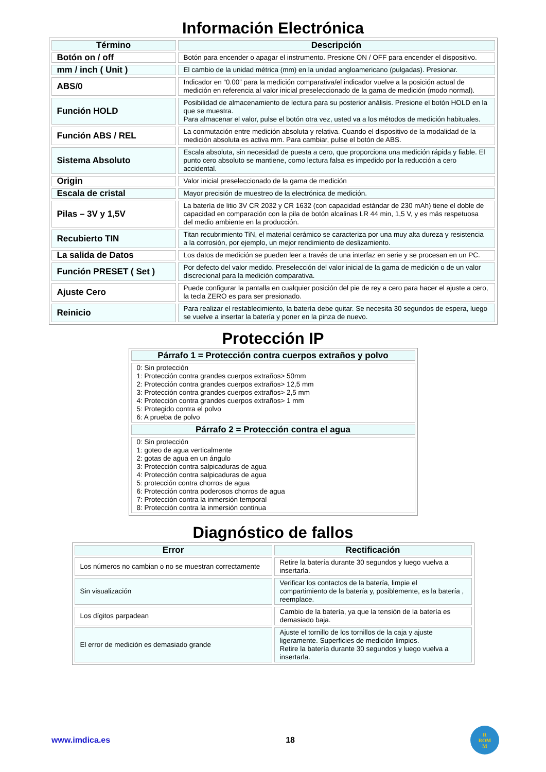Información Electrónica
| Término | Descripción |
| --- | --- |
| Botón on / off | Botón para encender o apagar el instrumento. Presione ON / OFF para encender el dispositivo. |
| mm / inch ( Unit ) | El cambio de la unidad métrica (mm) en la unidad angloamericano (pulgadas). Presionar. |
| ABS/0 | Indicador en “0.00” para la medición comparativa/el indicador vuelve a la posición actual de medición en referencia al valor inicial preseleccionado de la gama de medición (modo normal). |
| Función HOLD | Posibilidad de almacenamiento de lectura para su posterior análisis. Presione el botón HOLD en la que se muestra. Para almacenar el valor, pulse el botón otra vez, usted va a los métodos de medición habituales. |
| Función ABS / REL | La conmutación entre medición absoluta y relativa. Cuando el dispositivo de la modalidad de la medición absoluta es activa mm. Para cambiar, pulse el botón de ABS. |
| Sistema Absoluto | Escala absoluta, sin necesidad de puesta a cero, que proporciona una medición rápida y fiable. El punto cero absoluto se mantiene, como lectura falsa es impedido por la reducción a cero accidental. |
| Origin | Valor inicial preseleccionado de la gama de medición |
| Escala de cristal | Mayor precisión de muestreo de la electrónica de medición. |
| Pilas – 3V y 1,5V | La batería de litio 3V CR 2032 y CR 1632 (con capacidad estándar de 230 mAh) tiene el doble de capacidad en comparación con la pila de botón alcalinas LR 44 min, 1,5 V, y es más respetuosa del medio ambiente en la producción. |
| Recubierto TIN | Titan recubrimiento TiN, el material cerámico se caracteriza por una muy alta dureza y resistencia a la corrosión, por ejemplo, un mejor rendimiento de deslizamiento. |
| La salida de Datos | Los datos de medición se pueden leer a través de una interfaz en serie y se procesan en un PC. |
| Función PRESET ( Set ) | Por defecto del valor medido. Preselección del valor inicial de la gama de medición o de un valor discrecional para la medición comparativa. |
| Ajuste Cero | Puede configurar la pantalla en cualquier posición del pie de rey a cero para hacer el ajuste a cero, la tecla ZERO es para ser presionado. |
| Reinicio | Para realizar el restablecimiento, la batería debe quitar. Se necesita 30 segundos de espera, luego se vuelve a insertar la batería y poner en la pinza de nuevo. |
Protección IP
| Párrafo 1 = Protección contra cuerpos extraños y polvo |
| --- |
| 0: Sin protección 1: Protección contra grandes cuerpos extraños> 50mm 2: Protección contra grandes cuerpos extraños> 12,5 mm 3: Protección contra grandes cuerpos extraños> 2,5 mm 4: Protección contra grandes cuerpos extraños> 1 mm 5: Protegido contra el polvo 6: A prueba de polvo |
| Párrafo 2 = Protección contra el agua |
| 0: Sin protección 1: goteo de agua verticalmente 2: gotas de agua en un ángulo 3: Protección contra salpicaduras de agua 4: Protección contra salpicaduras de agua 5: protección contra chorros de agua 6: Protección contra poderosos chorros de agua 7: Protección contra la inmersión temporal 8: Protección contra la inmersión continua |
Diagnóstico de fallos
| Error | Rectificación |
| --- | --- |
| Los números no cambian o no se muestran correctamente | Retire la batería durante 30 segundos y luego vuelva a insertarla. |
| Sin visualización | Verificar los contactos de la batería, limpie el compartimiento de la batería y, posiblemente, es la batería , reemplace. |
| Los dígitos parpadean | Cambio de la batería, ya que la tensión de la batería es demasiado baja. |
| El error de medición es demasiado grande | Ajuste el tornillo de los tornillos de la caja y ajuste ligeramente. Superficies de medición limpios. Retire la batería durante 30 segundos y luego vuelva a insertarla. |
www.imdica.es 18
R
ROM
M